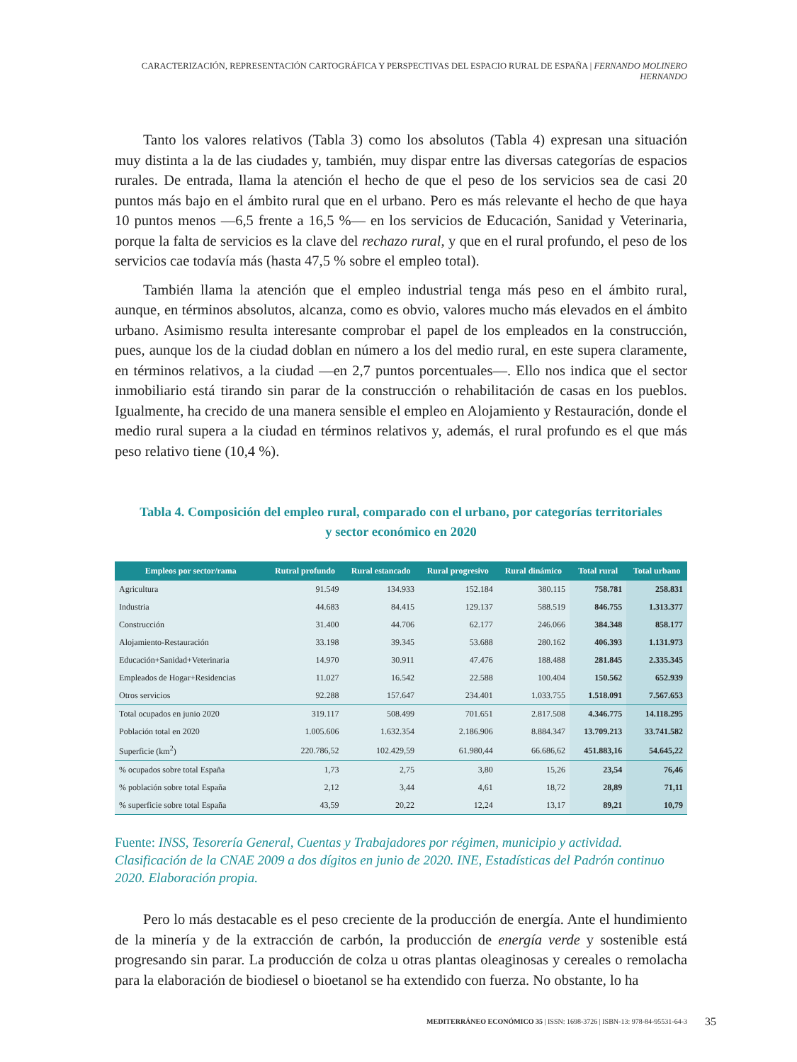CARACTERIZACIÓN, REPRESENTACIÓN CARTOGRÁFICA Y PERSPECTIVAS DEL ESPACIO RURAL DE ESPAÑA | FERNANDO MOLINERO HERNANDO
Tanto los valores relativos (Tabla 3) como los absolutos (Tabla 4) expresan una situación muy distinta a la de las ciudades y, también, muy dispar entre las diversas categorías de espacios rurales. De entrada, llama la atención el hecho de que el peso de los servicios sea de casi 20 puntos más bajo en el ámbito rural que en el urbano. Pero es más relevante el hecho de que haya 10 puntos menos —6,5 frente a 16,5 %— en los servicios de Educación, Sanidad y Veterinaria, porque la falta de servicios es la clave del rechazo rural, y que en el rural profundo, el peso de los servicios cae todavía más (hasta 47,5 % sobre el empleo total).
También llama la atención que el empleo industrial tenga más peso en el ámbito rural, aunque, en términos absolutos, alcanza, como es obvio, valores mucho más elevados en el ámbito urbano. Asimismo resulta interesante comprobar el papel de los empleados en la construcción, pues, aunque los de la ciudad doblan en número a los del medio rural, en este supera claramente, en términos relativos, a la ciudad —en 2,7 puntos porcentuales—. Ello nos indica que el sector inmobiliario está tirando sin parar de la construcción o rehabilitación de casas en los pueblos. Igualmente, ha crecido de una manera sensible el empleo en Alojamiento y Restauración, donde el medio rural supera a la ciudad en términos relativos y, además, el rural profundo es el que más peso relativo tiene (10,4 %).
Tabla 4. Composición del empleo rural, comparado con el urbano, por categorías territoriales
y sector económico en 2020
| Empleos por sector/rama | Rutral profundo | Rural estancado | Rural progresivo | Rural dinámico | Total rural | Total urbano |
| --- | --- | --- | --- | --- | --- | --- |
| Agricultura | 91.549 | 134.933 | 152.184 | 380.115 | 758.781 | 258.831 |
| Industria | 44.683 | 84.415 | 129.137 | 588.519 | 846.755 | 1.313.377 |
| Construcción | 31.400 | 44.706 | 62.177 | 246.066 | 384.348 | 858.177 |
| Alojamiento-Restauración | 33.198 | 39.345 | 53.688 | 280.162 | 406.393 | 1.131.973 |
| Educación+Sanidad+Veterinaria | 14.970 | 30.911 | 47.476 | 188.488 | 281.845 | 2.335.345 |
| Empleados de Hogar+Residencias | 11.027 | 16.542 | 22.588 | 100.404 | 150.562 | 652.939 |
| Otros servicios | 92.288 | 157.647 | 234.401 | 1.033.755 | 1.518.091 | 7.567.653 |
| Total ocupados en junio 2020 | 319.117 | 508.499 | 701.651 | 2.817.508 | 4.346.775 | 14.118.295 |
| Población total en 2020 | 1.005.606 | 1.632.354 | 2.186.906 | 8.884.347 | 13.709.213 | 33.741.582 |
| Superficie (km<sup>2</sup>) | 220.786,52 | 102.429,59 | 61.980,44 | 66.686,62 | 451.883,16 | 54.645,22 |
| % ocupados sobre total España | 1,73 | 2,75 | 3,80 | 15,26 | 23,54 | 76,46 |
| % población sobre total España | 2,12 | 3,44 | 4,61 | 18,72 | 28,89 | 71,11 |
| % superficie sobre total España | 43,59 | 20,22 | 12,24 | 13,17 | 89,21 | 10,79 |
Fuente: INSS, Tesorería General, Cuentas y Trabajadores por régimen, municipio y actividad. Clasificación de la CNAE 2009 a dos dígitos en junio de 2020. INE, Estadísticas del Padrón continuo 2020. Elaboración propia.
Pero lo más destacable es el peso creciente de la producción de energía. Ante el hundimiento de la minería y de la extracción de carbón, la producción de energía verde y sostenible está progresando sin parar. La producción de colza u otras plantas oleaginosas y cereales o remolacha para la elaboración de biodiesel o bioetanol se ha extendido con fuerza. No obstante, lo ha
MEDITERRÁNEO ECONÓMICO 35 | ISSN: 1698-3726 | ISBN-13: 978-84-95531-64-3 35